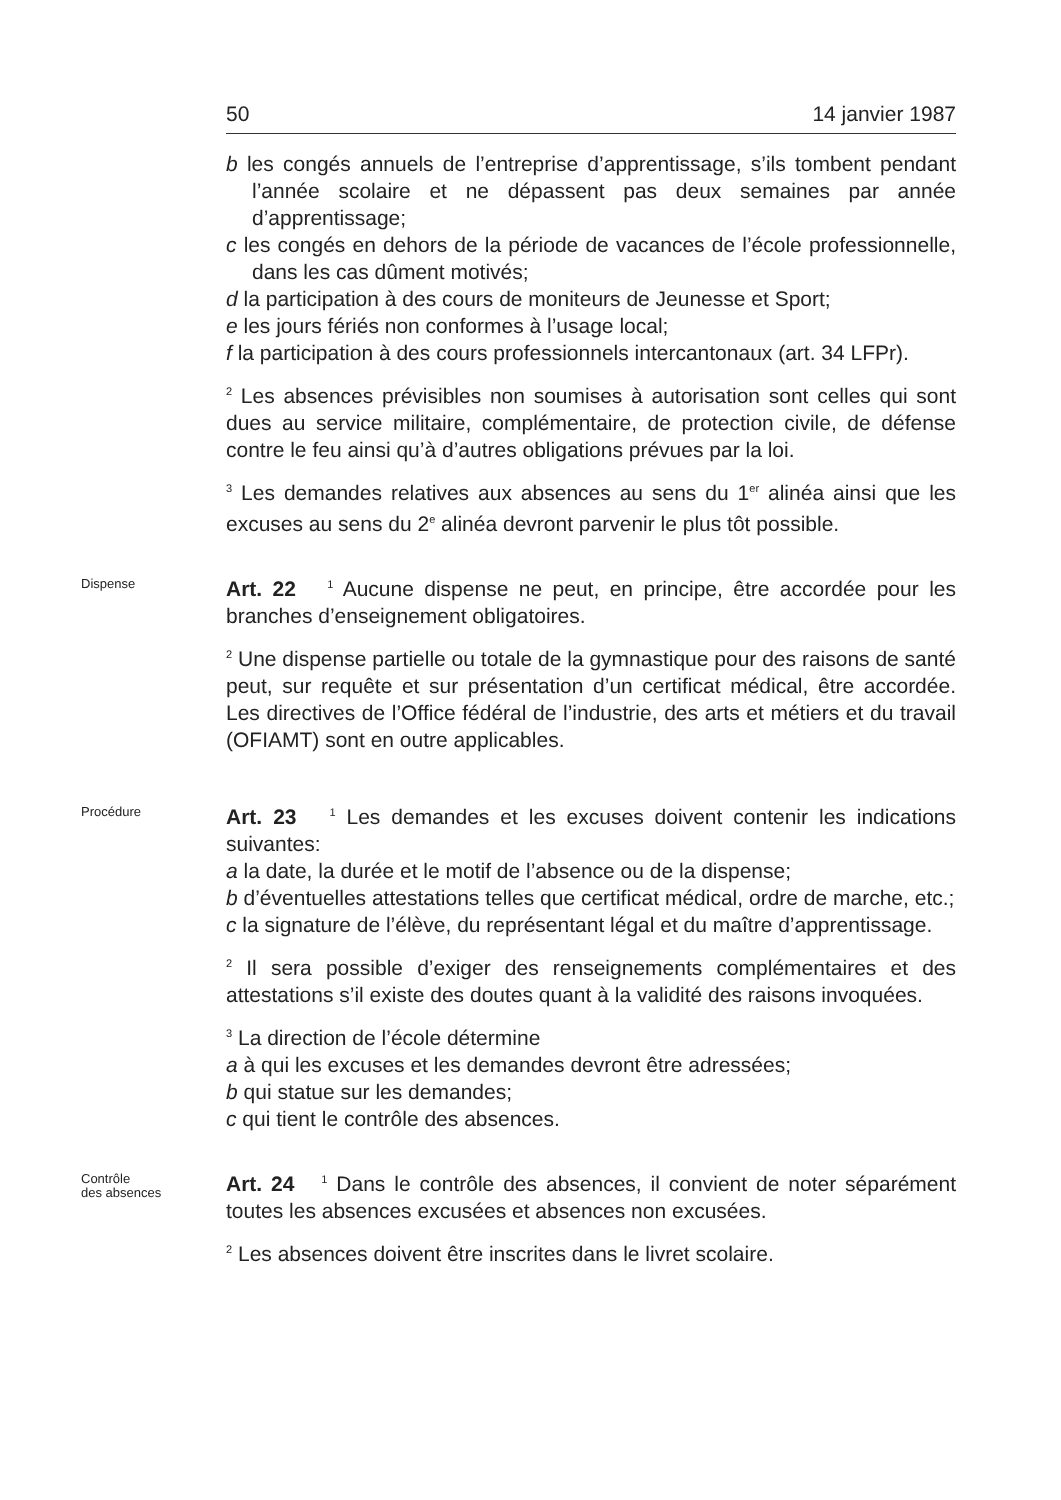50 14 janvier 1987
b les congés annuels de l’entreprise d’apprentissage, s’ils tombent pendant l’année scolaire et ne dépassent pas deux semaines par année d’apprentissage;
c les congés en dehors de la période de vacances de l’école professionnelle, dans les cas dûment motivés;
d la participation à des cours de moniteurs de Jeunesse et Sport;
e les jours fériés non conformes à l’usage local;
f la participation à des cours professionnels intercantonaux (art. 34 LFPr).
<sup>2</sup> Les absences prévisibles non soumises à autorisation sont celles qui sont dues au service militaire, complémentaire, de protection civile, de défense contre le feu ainsi qu’à d’autres obligations prévues par la loi.
<sup>3</sup> Les demandes relatives aux absences au sens du 1<sup>er</sup> alinéa ainsi que les excuses au sens du 2<sup>e</sup> alinéa devront parvenir le plus tôt possible.
Dispense
Art. 22 <sup>1</sup> Aucune dispense ne peut, en principe, être accordée pour les branches d’enseignement obligatoires.
<sup>2</sup> Une dispense partielle ou totale de la gymnastique pour des raisons de santé peut, sur requête et sur présentation d’un certificat médical, être accordée. Les directives de l’Office fédéral de l’industrie, des arts et métiers et du travail (OFIAMT) sont en outre applicables.
Procédure
Art. 23 <sup>1</sup> Les demandes et les excuses doivent contenir les indications suivantes:
a la date, la durée et le motif de l’absence ou de la dispense;
b d’éventuelles attestations telles que certificat médical, ordre de marche, etc.;
c la signature de l’élève, du représentant légal et du maître d’apprentissage.
<sup>2</sup> Il sera possible d’exiger des renseignements complémentaires et des attestations s’il existe des doutes quant à la validité des raisons invoquées.
<sup>3</sup> La direction de l’école détermine
a à qui les excuses et les demandes devront être adressées;
b qui statue sur les demandes;
c qui tient le contrôle des absences.
Contrôle
des absences
Art. 24 <sup>1</sup> Dans le contrôle des absences, il convient de noter séparément toutes les absences excusées et absences non excusées.
<sup>2</sup> Les absences doivent être inscrites dans le livret scolaire.